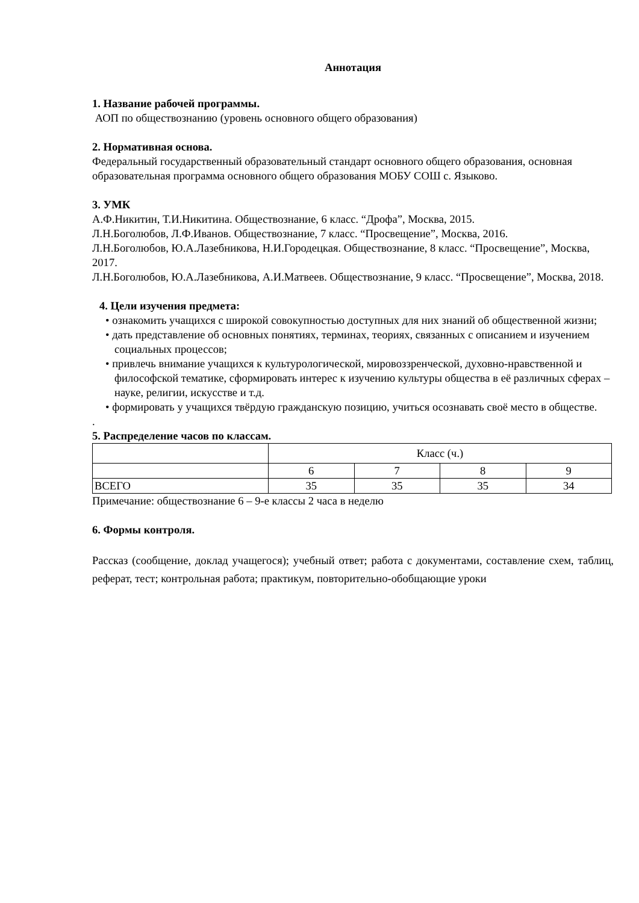Аннотация
1. Название рабочей программы.
АОП по обществознанию (уровень основного общего образования)
2. Нормативная основа.
Федеральный государственный образовательный стандарт основного общего образования, основная образовательная программа основного общего образования МОБУ СОШ с. Языково.
3. УМК
А.Ф.Никитин, Т.И.Никитина. Обществознание, 6 класс. “Дрофа”, Москва, 2015.
Л.Н.Боголюбов, Л.Ф.Иванов. Обществознание, 7 класс. “Просвещение”, Москва, 2016.
Л.Н.Боголюбов, Ю.А.Лазебникова, Н.И.Городецкая. Обществознание, 8 класс. “Просвещение”, Москва, 2017.
Л.Н.Боголюбов, Ю.А.Лазебникова, А.И.Матвеев. Обществознание, 9 класс. “Просвещение”, Москва, 2018.
4. Цели изучения предмета:
• ознакомить учащихся с широкой совокупностью доступных для них знаний об общественной жизни;
• дать представление об основных понятиях, терминах, теориях, связанных с описанием и изучением социальных процессов;
• привлечь внимание учащихся к культурологической, мировоззренческой, духовно-нравственной и философской тематике, сформировать интерес к изучению культуры общества в её различных сферах – науке, религии, искусстве и т.д.
• формировать у учащихся твёрдую гражданскую позицию, учиться осознавать своё место в обществе.
.
5. Распределение часов по классам.
| | Класс (ч.) | | | |
| | 6 | 7 | 8 | 9 |
| ВСЕГО | 35 | 35 | 35 | 34 |
Примечание: обществознание 6 – 9-е классы 2 часа в неделю
6. Формы контроля.
Рассказ (сообщение, доклад учащегося); учебный ответ; работа с документами, составление схем, таблиц, реферат, тест; контрольная работа; практикум, повторительно-обобщающие уроки